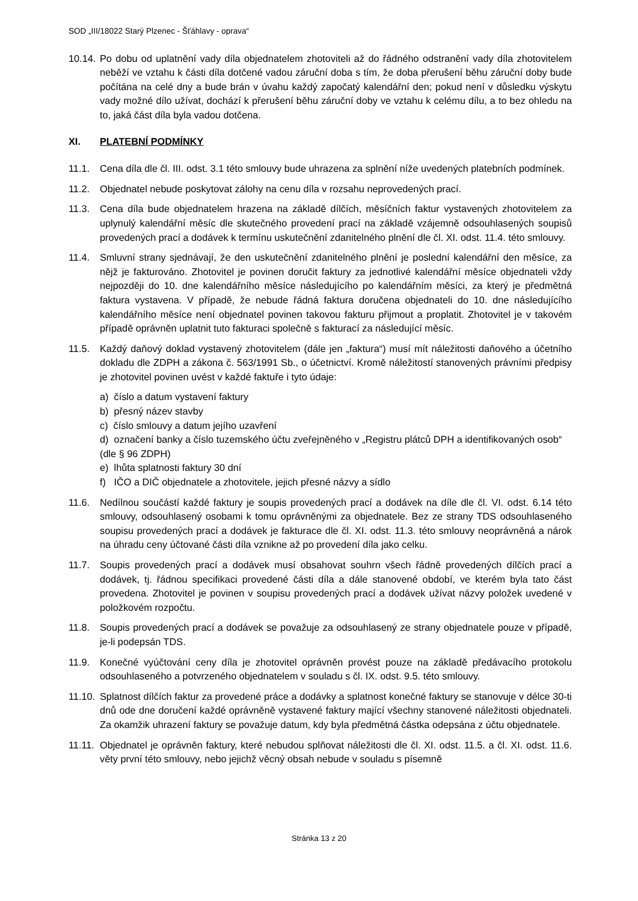SOD „III/18022 Starý Plzenec - Šťáhlavy - oprava“
10.14.
Po dobu od uplatnění vady díla objednatelem zhotoviteli až do řádného odstranění vady díla zhotovitelem neběží ve vztahu k části díla dotčené vadou záruční doba s tím, že doba přerušení běhu záruční doby bude počítána na celé dny a bude brán v úvahu každý započatý kalendářní den; pokud není v důsledku výskytu vady možné dílo užívat, dochází k přerušení běhu záruční doby ve vztahu k celému dílu, a to bez ohledu na to, jaká část díla byla vadou dotčena.
XI. PLATEBNÍ PODMÍNKY
11.1. Cena díla dle čl. III. odst. 3.1 této smlouvy bude uhrazena za splnění níže uvedených platebních podmínek.
11.2. Objednatel nebude poskytovat zálohy na cenu díla v rozsahu neprovedených prací.
11.3. Cena díla bude objednatelem hrazena na základě dílčích, měsíčních faktur vystavených zhotovitelem za uplynulý kalendářní měsíc dle skutečného provedení prací na základě vzájemně odsouhlasených soupisů provedených prací a dodávek k termínu uskutečnění zdanitelného plnění dle čl. XI. odst. 11.4. této smlouvy.
11.4. Smluvní strany sjednávají, že den uskutečnění zdanitelného plnění je poslední kalendářní den měsíce, za nějž je fakturováno. Zhotovitel je povinen doručit faktury za jednotlivé kalendářní měsíce objednateli vždy nejpozději do 10. dne kalendářního měsíce následujícího po kalendářním měsíci, za který je předmětná faktura vystavena. V případě, že nebude řádná faktura doručena objednateli do 10. dne následujícího kalendářního měsíce není objednatel povinen takovou fakturu přijmout a proplatit. Zhotovitel je v takovém případě oprávněn uplatnit tuto fakturaci společně s fakturací za následující měsíc.
11.5. Každý daňový doklad vystavený zhotovitelem (dále jen „faktura“) musí mít náležitosti daňového a účetního dokladu dle ZDPH a zákona č. 563/1991 Sb., o účetnictví. Kromě náležitostí stanovených právními předpisy je zhotovitel povinen uvést v každé faktuře i tyto údaje:
a) číslo a datum vystavení faktury
b) přesný název stavby
c) číslo smlouvy a datum jejího uzavření
d) označení banky a číslo tuzemského účtu zveřejněného v „Registru plátců DPH a identifikovaných osob“ (dle § 96 ZDPH)
e) lhůta splatnosti faktury 30 dní
f) IČO a DIČ objednatele a zhotovitele, jejich přesné názvy a sídlo
11.6. Nedílnou součástí každé faktury je soupis provedených prací a dodávek na díle dle čl. VI. odst. 6.14 této smlouvy, odsouhlasený osobami k tomu oprávněnými za objednatele. Bez ze strany TDS odsouhlaseného soupisu provedených prací a dodávek je fakturace dle čl. XI. odst. 11.3. této smlouvy neoprávněná a nárok na úhradu ceny účtované části díla vznikne až po provedení díla jako celku.
11.7. Soupis provedených prací a dodávek musí obsahovat souhrn všech řádně provedených dílčích prací a dodávek, tj. řádnou specifikaci provedené části díla a dále stanovené období, ve kterém byla tato část provedena. Zhotovitel je povinen v soupisu provedených prací a dodávek užívat názvy položek uvedené v položkovém rozpočtu.
11.8. Soupis provedených prací a dodávek se považuje za odsouhlasený ze strany objednatele pouze v případě, je-li podepsán TDS.
11.9. Konečné vyúčtování ceny díla je zhotovitel oprávněn provést pouze na základě předávacího protokolu odsouhlaseného a potvrzeného objednatelem v souladu s čl. IX. odst. 9.5. této smlouvy.
11.10.
Splatnost dílčích faktur za provedené práce a dodávky a splatnost konečné faktury se stanovuje v délce 30-ti dnů ode dne doručení každé oprávněně vystavené faktury mající všechny stanovené náležitosti objednateli. Za okamžik uhrazení faktury se považuje datum, kdy byla předmětná částka odepsána z účtu objednatele.
11.11.
Objednatel je oprávněn faktury, které nebudou splňovat náležitosti dle čl. XI. odst. 11.5. a čl. XI. odst. 11.6. věty první této smlouvy, nebo jejichž věcný obsah nebude v souladu s písemně
Stránka 13 z 20